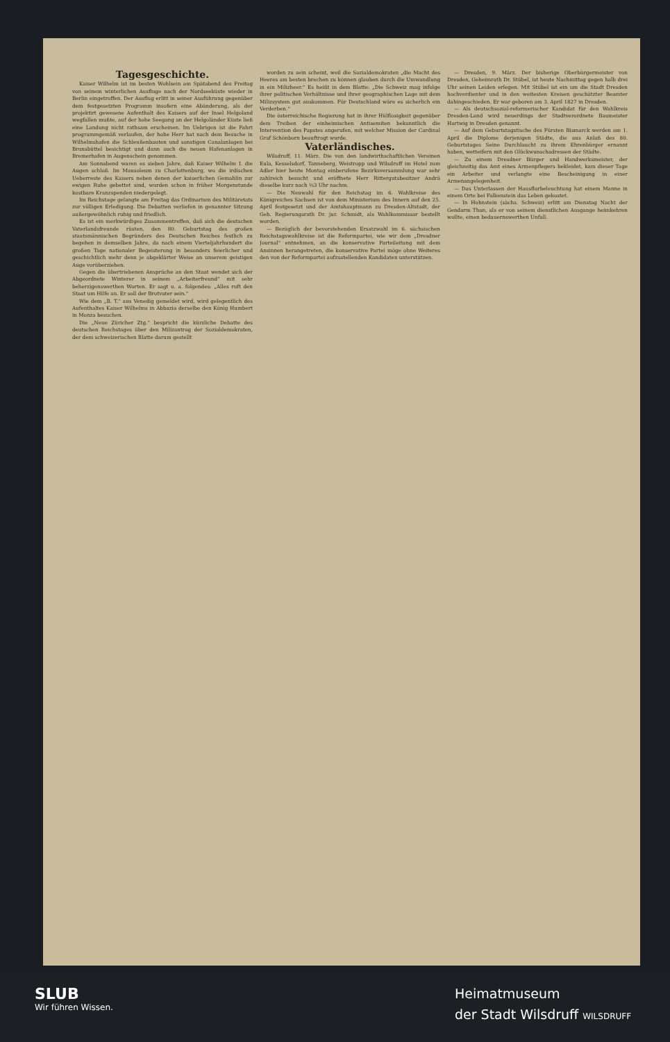Tagesgeschichte.
Kaiser Wilhelm ist im besten Wohlsein am Spätabend des Freitag von seinem winterlichen Ausfluge nach der Nordseeküste wieder in Berlin eingetroffen. Der Ausflug erlitt in seiner Ausführung gegenüber dem festgesetzten Programm insofern eine Abänderung, als der projektirt gewesene Aufenthalt des Kaisers auf der Insel Helgoland wegfallen mußte, auf der hohe Seegang an der Helgoländer Küste ließ eine Landung nicht rathsam erscheinen. Im Uebrigen ist die Fahrt programmgemäß verlaufen, der hohe Herr hat nach dem Besuche in Wilhelmshafen die Schleußenbauten und sonstigen Canalanlagen bei Brunsbüttel besichtigt und dann auch die neuen Hafenanlagen in Bremerhafen in Augenschein genommen.
Am Sonnabend waren es sieben Jahre, daß Kaiser Wilhelm I. die Augen schloß. Im Mausoleum zu Charlottenburg, wo die irdischen Ueberreste des Kaisers neben denen der kaiserlichen Gemahlin zur ewigen Ruhe gebettet sind, wurden schon in früher Morgenstunde kostbare Kranzspenden niedergelegt.
Im Reichstage gelangte am Freitag das Ordinarium des Militäretats zur völligen Erledigung. Die Debatten verliefen in genannter Sitzung außergewöhnlich ruhig und friedlich.
Es ist ein merkwürdiges Zusammentreffen, daß sich die deutschen Vaterlandsfreunde rüsten, den 80. Geburtstag des großen staatsmännischen Begründers des Deutschen Reiches festlich zu begehen in demselben Jahre, da nach einem Vierteljahrhundert die großen Tage nationaler Begeisterung in besonders feierlicher und geschichtlich mehr denn je abgeklärter Weise an unserem geistigen Auge vorüberziehen.
Gegen die übertriebenen Ansprüche an den Staat wendet sich der Abgeordnete Winterer in seinem „Arbeiterfreund“ mit sehr beherzigenswerthen Worten. Er sagt u. a. folgendes: „Alles ruft den Staat um Hilfe an. Er soll der Brotvater sein.“
Wie dem „B. T.“ aus Venedig gemeldet wird, wird gelegentlich des Aufenthaltes Kaiser Wilhelms in Abbazia derselbe den König Humbert in Monza besuchen.
Die „Neue Züricher Ztg.“ bespricht die kürzliche Debatte des deutschen Reichstages über den Milizantrag der Sozialdemokraten, der dem schweizerischen Blatte darum gestellt
worden zu sein scheint, weil die Sozialdemokraten „die Macht des Heeres am besten brechen zu können glauben durch die Umwandlung in ein Milizheer.“ Es heißt in dem Blatte: „Die Schweiz mag infolge ihrer politischen Verhältnisse und ihrer geographischen Lage mit dem Milizsystem gut auskommen. Für Deutschland wäre es sicherlich ein Verderben.“
Die österreichische Regierung hat in ihrer Hülflosigkeit gegenüber dem Treiben der einheimischen Antisemiten bekanntlich die Intervention des Papstes angerufen, mit welcher Mission der Cardinal Graf Schönborn beauftragt wurde.
Vaterländisches.
Wilsdruff, 11. März. Die von den landwirthschaftlichen Vereinen Eula, Kesselsdorf, Tanneberg, Weistropp und Wilsdruff im Hotel zum Adler hier heute Montag einberufene Bezirksversammlung war sehr zahlreich besucht und eröffnete Herr Rittergutsbesitzer Andrä dieselbe kurz nach ½3 Uhr nachm.
— Die Neuwahl für den Reichstag im 6. Wahlkreise des Königreiches Sachsen ist von dem Ministerium des Innern auf den 25. April festgesetzt und der Amtshauptmann zu Dresden-Altstadt, der Geh. Regierungsrath Dr. jur. Schmidt, als Wahlkommissar bestellt worden.
— Bezüglich der bevorstehenden Ersatzwahl im 6. sächsischen Reichstagswahlkreise ist die Reformpartei, wie wir dem „Dresdner Journal“ entnehmen, an die konservative Parteileitung mit dem Ansinnen herangetreten, die konservative Partei möge ohne Weiteres den von der Reformpartei aufzustellenden Kandidaten unterstützen.
— Dresden, 9. März. Der bisherige Oberbürgermeister von Dresden, Geheimrath Dr. Stübel, ist heute Nachmittag gegen halb drei Uhr seinen Leiden erlegen. Mit Stübel ist ein um die Stadt Dresden hochverdienter und in den weitesten Kreisen geschätzter Beamter dahingeschieden. Er war geboren am 3. April 1827 in Dresden.
— Als deutschsozial-reformerischer Kandidat für den Wahlkreis Dresden-Land wird neuerdings der Stadtverordnete Baumeister Hartwig in Dresden genannt.
— Auf dem Geburtstagstische des Fürsten Bismarck werden am 1. April die Diplome derjenigen Städte, die aus Anlaß des 80. Geburtstages Seine Durchlaucht zu ihrem Ehrenbürger ernannt haben, wetteifern mit den Glückwunschadressen der Städte.
— Zu einem Dresdner Bürger und Handwerksmeister, der gleichzeitig das Amt eines Armenpflegers bekleidet, kam dieser Tage ein Arbeiter und verlangte eine Bescheinigung in einer Armenangelegenheit.
— Das Unterlassen der Hausflurbeleuchtung hat einem Manne in einem Orte bei Falkenstein das Leben gekostet.
— In Hohnstein (sächs. Schweiz) erlitt am Dienstag Nacht der Gendarm Than, als er von seinem dienstlichen Ausgange heimkehren wollte, einen bedauernswerthen Unfall.
SLUB
Wir führen Wissen.
Heimatmuseum
der Stadt Wilsdruff WILSDRUFF